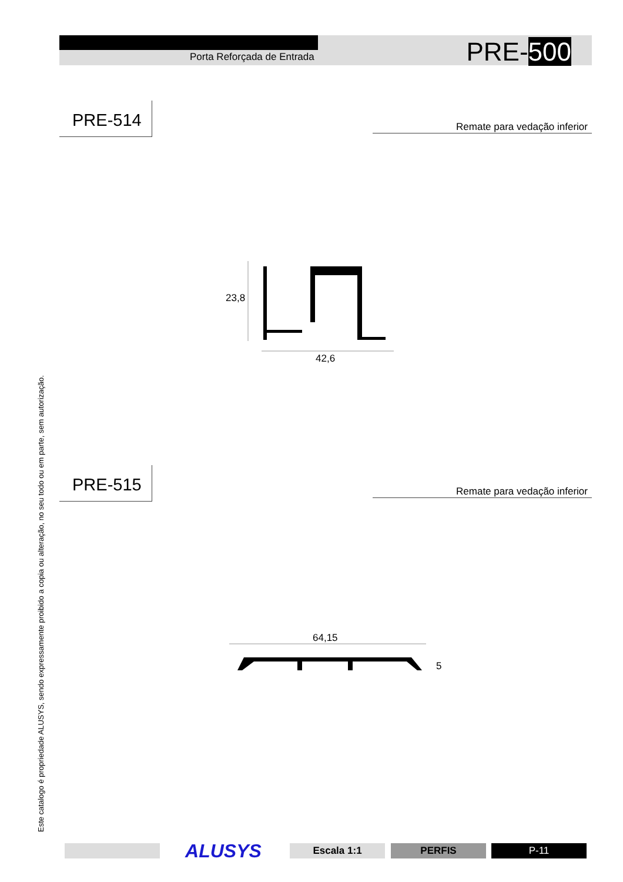Porta Reforçada de Entrada PRE-500
Este catalogo é propriedade ALUSYS, sendo expressamente proibido a copia ou alteração, no seu todo ou em parte, sem autorização.
PRE-514
Remate para vedação inferior
23,8
42,6
PRE-515
Remate para vedação inferior
64,15
5
ALUSYS Escala 1:1 PERFIS P-11